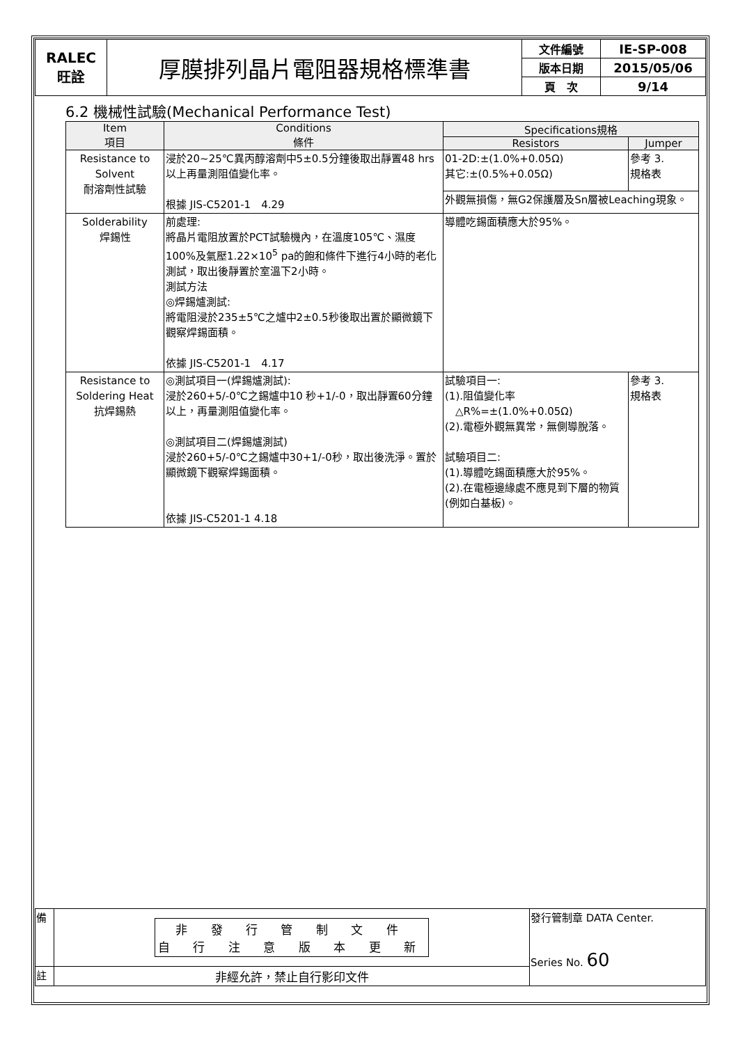| RALEC 旺詮 | 厚膜排列晶片電阻器規格標準書 | 文件編號 | IE-SP-008 |
| | | 版本日期 | 2015/05/06 |
| | | 頁 次 | 9/14 |
6.2 機械性試驗(Mechanical Performance Test)
| Item 項目 | Conditions 條件 | Specifications規格 | |
| --- | --- | --- | --- |
| | | Resistors | Jumper |
| Resistance to Solvent 耐溶劑性試驗 | 浸於20~25℃異丙醇溶劑中5±0.5分鐘後取出靜置48 hrs以上再量測阻值變化率。 根據 JIS-C5201-1 4.29 | 01-2D:±(1.0%+0.05Ω) 其它:±(0.5%+0.05Ω) | 參考 3. 規格表 |
| | | 外觀無損傷，無G2保護層及Sn層被Leaching現象。 | |
| Solderability 焊錫性 | 前處理: 將晶片電阻放置於PCT試驗機內，在溫度105℃、濕度100%及氣壓1.22×10<sup>5</sup> pa的飽和條件下進行4小時的老化測試，取出後靜置於室溫下2小時。 測試方法 ◎焊錫爐測試: 將電阻浸於235±5℃之爐中2±0.5秒後取出置於顯微鏡下觀察焊錫面積。 依據 JIS-C5201-1 4.17 | 導體吃錫面積應大於95%。 | |
| Resistance to Soldering Heat 抗焊錫熱 | ◎測試項目一(焊錫爐測試): 浸於260+5/-0℃之錫爐中10 秒+1/-0，取出靜置60分鐘以上，再量測阻值變化率。 ◎測試項目二(焊錫爐測試) 浸於260+5/-0℃之錫爐中30+1/-0秒，取出後洗淨。置於顯微鏡下觀察焊錫面積。 依據 JIS-C5201-1 4.18 | 試驗項目一: (1).阻值變化率 △R%=±(1.0%+0.05Ω) (2).電極外觀無異常，無側導脫落。 試驗項目二: (1).導體吃錫面積應大於95%。 (2).在電極邊緣處不應見到下層的物質(例如白基板)。 | 參考 3. 規格表 |
| 備 | 非 發 行 管 制 文 件 自 行 注 意 版 本 更 新 | 發行管制章 DATA Center. Series No. 60 |
| 註 | 非經允許，禁止自行影印文件 | |